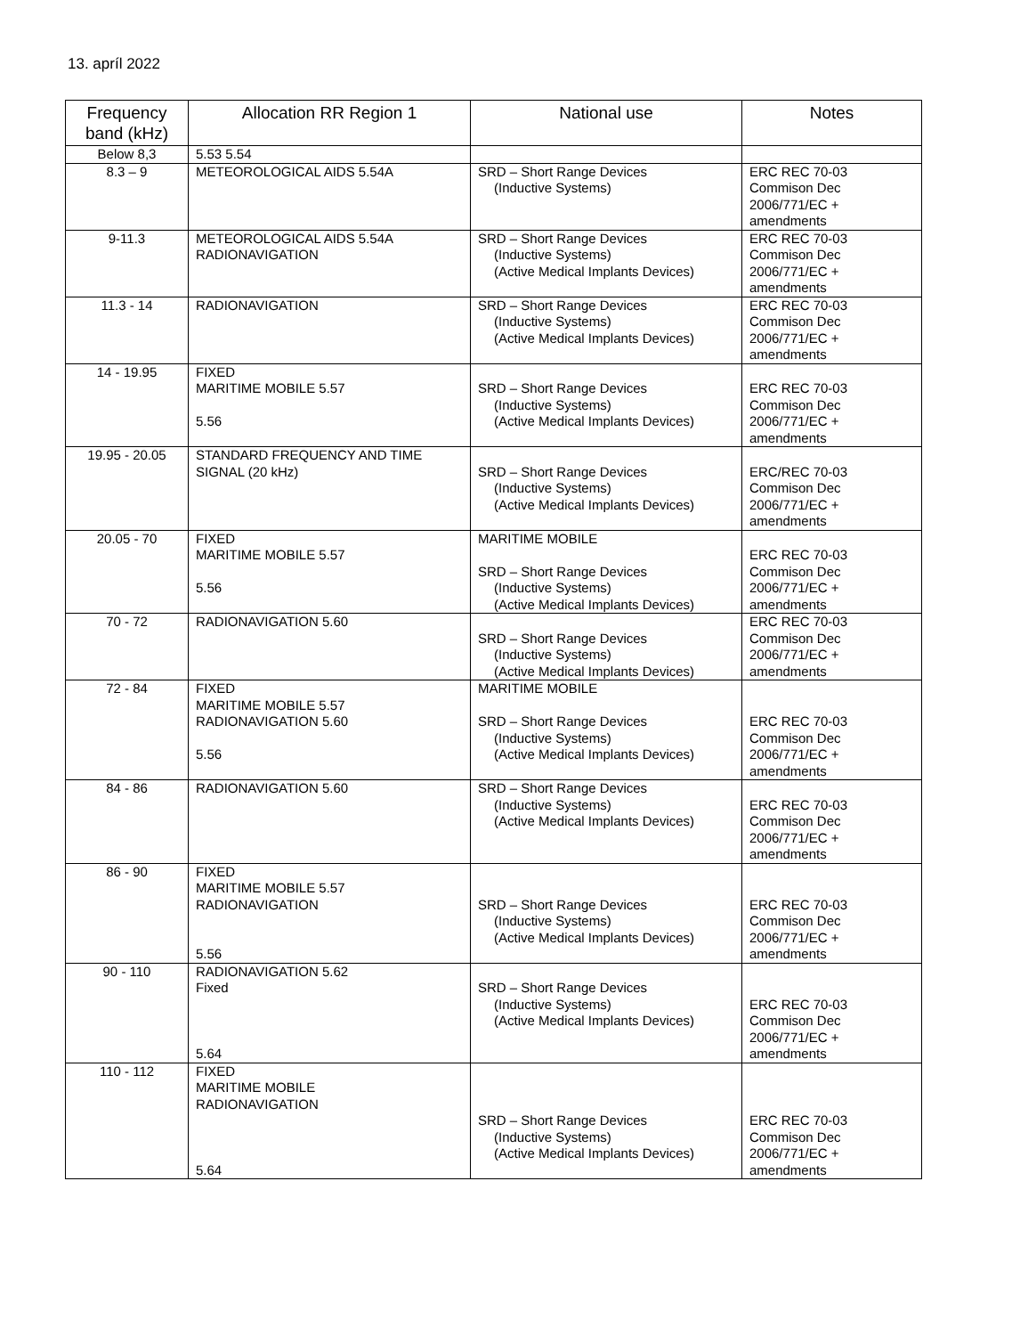13. apríl 2022
| Frequency band (kHz) | Allocation RR Region 1 | National use | Notes |
| --- | --- | --- | --- |
| Below 8,3 | 5.53 5.54 | | |
| 8.3 – 9 | METEOROLOGICAL AIDS 5.54A | SRD – Short Range Devices (Inductive Systems) | ERC REC 70-03 Commison Dec 2006/771/EC + amendments |
| 9-11.3 | METEOROLOGICAL AIDS 5.54A RADIONAVIGATION | SRD – Short Range Devices (Inductive Systems) (Active Medical Implants Devices) | ERC REC 70-03 Commison Dec 2006/771/EC + amendments |
| 11.3 - 14 | RADIONAVIGATION | SRD – Short Range Devices (Inductive Systems) (Active Medical Implants Devices) | ERC REC 70-03 Commison Dec 2006/771/EC + amendments |
| 14 - 19.95 | FIXED MARITIME MOBILE 5.57 5.56 | SRD – Short Range Devices (Inductive Systems) (Active Medical Implants Devices) | ERC REC 70-03 Commison Dec 2006/771/EC + amendments |
| 19.95 - 20.05 | STANDARD FREQUENCY AND TIME SIGNAL (20 kHz) | SRD – Short Range Devices (Inductive Systems) (Active Medical Implants Devices) | ERC/REC 70-03 Commison Dec 2006/771/EC + amendments |
| 20.05 - 70 | FIXED MARITIME MOBILE 5.57 5.56 | MARITIME MOBILE SRD – Short Range Devices (Inductive Systems) (Active Medical Implants Devices) | ERC REC 70-03 Commison Dec 2006/771/EC + amendments |
| 70 - 72 | RADIONAVIGATION 5.60 | SRD – Short Range Devices (Inductive Systems) (Active Medical Implants Devices) | ERC REC 70-03 Commison Dec 2006/771/EC + amendments |
| 72 - 84 | FIXED MARITIME MOBILE 5.57 RADIONAVIGATION 5.60 5.56 | MARITIME MOBILE SRD – Short Range Devices (Inductive Systems) (Active Medical Implants Devices) | ERC REC 70-03 Commison Dec 2006/771/EC + amendments |
| 84 - 86 | RADIONAVIGATION 5.60 | SRD – Short Range Devices (Inductive Systems) (Active Medical Implants Devices) | ERC REC 70-03 Commison Dec 2006/771/EC + amendments |
| 86 - 90 | FIXED MARITIME MOBILE 5.57 RADIONAVIGATION 5.56 | SRD – Short Range Devices (Inductive Systems) (Active Medical Implants Devices) | ERC REC 70-03 Commison Dec 2006/771/EC + amendments |
| 90 - 110 | RADIONAVIGATION 5.62 Fixed 5.64 | SRD – Short Range Devices (Inductive Systems) (Active Medical Implants Devices) | ERC REC 70-03 Commison Dec 2006/771/EC + amendments |
| 110 - 112 | FIXED MARITIME MOBILE RADIONAVIGATION 5.64 | SRD – Short Range Devices (Inductive Systems) (Active Medical Implants Devices) | ERC REC 70-03 Commison Dec 2006/771/EC + amendments |